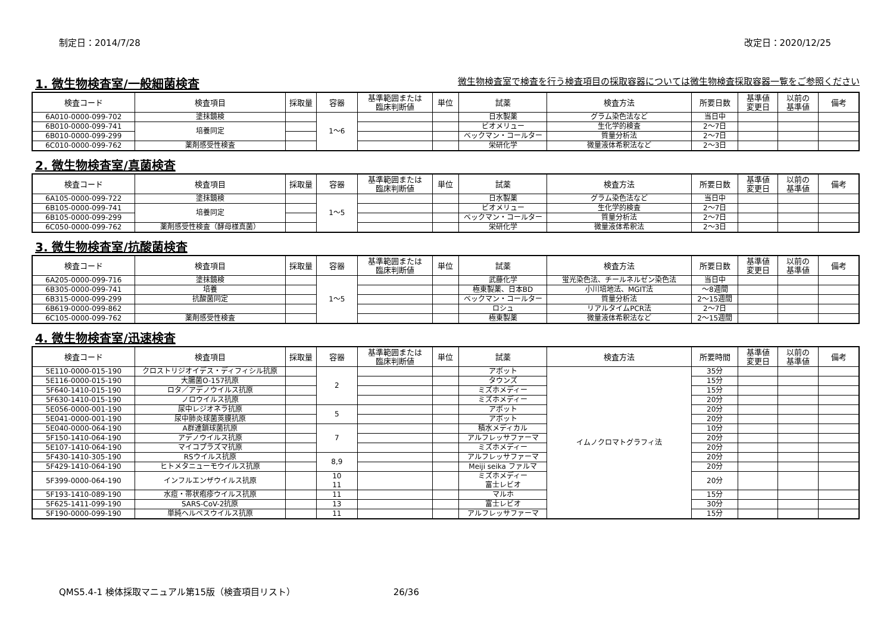制定日：2014/7/28 改定日：2020/12/25
1. 微生物検査室/一般細菌検査 微生物検査室で検査を行う検査項目の採取容器については微生物検査採取容器一覧をご参照ください
| 検査コード | 検査項目 | 採取量 | 容器 | 基準範囲または 臨床判断値 | 単位 | 試薬 | 検査方法 | 所要日数 | 基準値 変更日 | 以前の 基準値 | 備考 |
| --- | --- | --- | --- | --- | --- | --- | --- | --- | --- | --- | --- |
| 6A010-0000-099-702 | 塗抹鏡検 | | 1～6 | | | 日水製薬 | グラム染色法など | 当日中 | | | |
| 6B010-0000-099-741 | 培養同定 | | | | | ビオメリュー | 生化学的検査 | 2～7日 | | | |
| 6B010-0000-099-299 | | | | | | ベックマン・コールター | 質量分析法 | 2～7日 | | | |
| 6C010-0000-099-762 | 薬剤感受性検査 | | | | | 栄研化学 | 微量液体希釈法など | 2～3日 | | | |
2. 微生物検査室/真菌検査
| 検査コード | 検査項目 | 採取量 | 容器 | 基準範囲または 臨床判断値 | 単位 | 試薬 | 検査方法 | 所要日数 | 基準値 変更日 | 以前の 基準値 | 備考 |
| --- | --- | --- | --- | --- | --- | --- | --- | --- | --- | --- | --- |
| 6A105-0000-099-722 | 塗抹鏡検 | | 1～5 | | | 日水製薬 | グラム染色法など | 当日中 | | | |
| 6B105-0000-099-741 | 培養同定 | | | | | ビオメリュー | 生化学的検査 | 2～7日 | | | |
| 6B105-0000-099-299 | | | | | | ベックマン・コールター | 質量分析法 | 2～7日 | | | |
| 6C050-0000-099-762 | 薬剤感受性検査（酵母様真菌） | | | | | 栄研化学 | 微量液体希釈法 | 2～3日 | | | |
3. 微生物検査室/抗酸菌検査
| 検査コード | 検査項目 | 採取量 | 容器 | 基準範囲または 臨床判断値 | 単位 | 試薬 | 検査方法 | 所要日数 | 基準値 変更日 | 以前の 基準値 | 備考 |
| --- | --- | --- | --- | --- | --- | --- | --- | --- | --- | --- | --- |
| 6A205-0000-099-716 | 塗抹鏡検 | | 1～5 | | | 武藤化学 | 蛍光染色法、チールネルゼン染色法 | 当日中 | | | |
| 6B305-0000-099-741 | 培養 | | | | | 極東製薬、日本BD | 小川培地法、MGIT法 | ～8週間 | | | |
| 6B315-0000-099-299 | 抗酸菌同定 | | | | | ベックマン・コールター | 質量分析法 | 2～15週間 | | | |
| 6B619-0000-099-862 | | | | | | ロシュ | リアルタイムPCR法 | 2～7日 | | | |
| 6C105-0000-099-762 | 薬剤感受性検査 | | | | | 極東製薬 | 微量液体希釈法など | 2～15週間 | | | |
4. 微生物検査室/迅速検査
| 検査コード | 検査項目 | 採取量 | 容器 | 基準範囲または 臨床判断値 | 単位 | 試薬 | 検査方法 | 所要時間 | 基準値 変更日 | 以前の 基準値 | 備考 |
| --- | --- | --- | --- | --- | --- | --- | --- | --- | --- | --- | --- |
| 5E110-0000-015-190 | クロストリジオイデス・ディフィシル抗原 | | 2 | | | アボット | イムノクロマトグラフィ法 | 35分 | | | |
| 5E116-0000-015-190 | 大腸菌O-157抗原 | | | | | タウンズ | | 15分 | | | |
| 5F640-1410-015-190 | ロタ／アデノウイルス抗原 | | | | | ミズホメディー | | 15分 | | | |
| 5F630-1410-015-190 | ノロウイルス抗原 | | | | | ミズホメディー | | 20分 | | | |
| 5E056-0000-001-190 | 尿中レジオネラ抗原 | | 5 | | | アボット | | 20分 | | | |
| 5E041-0000-001-190 | 尿中肺炎球菌莢膜抗原 | | | | | アボット | | 20分 | | | |
| 5E040-0000-064-190 | A群連鎖球菌抗原 | | 7 | | | 積水メディカル | | 10分 | | | |
| 5F150-1410-064-190 | アデノウイルス抗原 | | | | | アルフレッサファーマ | | 20分 | | | |
| 5E107-1410-064-190 | マイコプラズマ抗原 | | | | | ミズホメディー | | 20分 | | | |
| 5F430-1410-305-190 | RSウイルス抗原 | | 8,9 | | | アルフレッサファーマ | | 20分 | | | |
| 5F429-1410-064-190 | ヒトメタニューモウイルス抗原 | | | | | Meiji seika ファルマ | | 20分 | | | |
| 5F399-0000-064-190 | インフルエンザウイルス抗原 | | 10 11 | | | ミズホメディー 富士レビオ | | 20分 | | | |
| 5F193-1410-089-190 | 水痘・帯状疱疹ウイルス抗原 | | 11 | | | マルホ | | 15分 | | | |
| 5F625-1411-099-190 | SARS-CoV-2抗原 | | 13 | | | 富士レビオ | | 30分 | | | |
| 5F190-0000-099-190 | 単純ヘルペスウイルス抗原 | | 11 | | | アルフレッサファーマ | | 15分 | | | |
QMS5.4-1 検体採取マニュアル第15版（検査項目リスト） 26/36